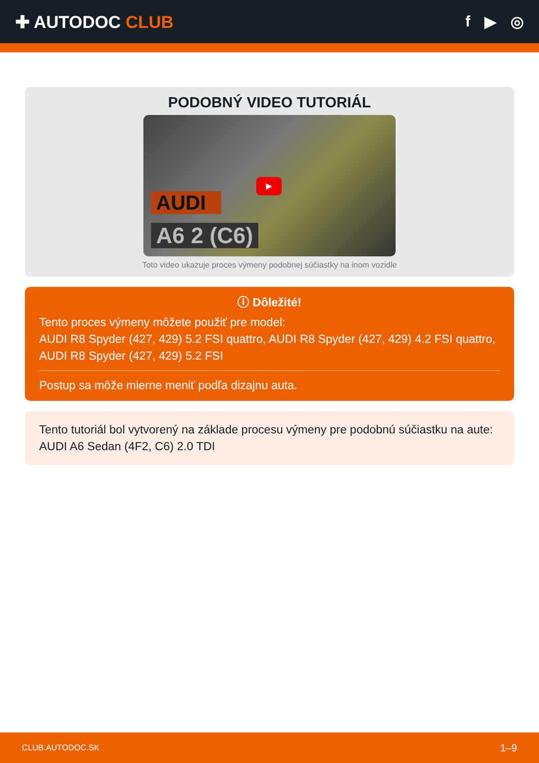✚ AUTODOC CLUB f ▶ ◎
PODOBNÝ VIDEO TUTORIÁL
AUDI
A6 2 (C6)
▶
Toto video ukazuje proces výmeny podobnej súčiastky na inom vozidle
ⓘ Dôležité!
Tento proces výmeny môžete použiť pre model:
AUDI R8 Spyder (427, 429) 5.2 FSI quattro, AUDI R8 Spyder (427, 429) 4.2 FSI quattro, AUDI R8 Spyder (427, 429) 5.2 FSI
Postup sa môže mierne meniť podľa dizajnu auta.
Tento tutoriál bol vytvorený na základe procesu výmeny pre podobnú súčiastku na aute: AUDI A6 Sedan (4F2, C6) 2.0 TDI
CLUB.AUTODOC.SK 1–9